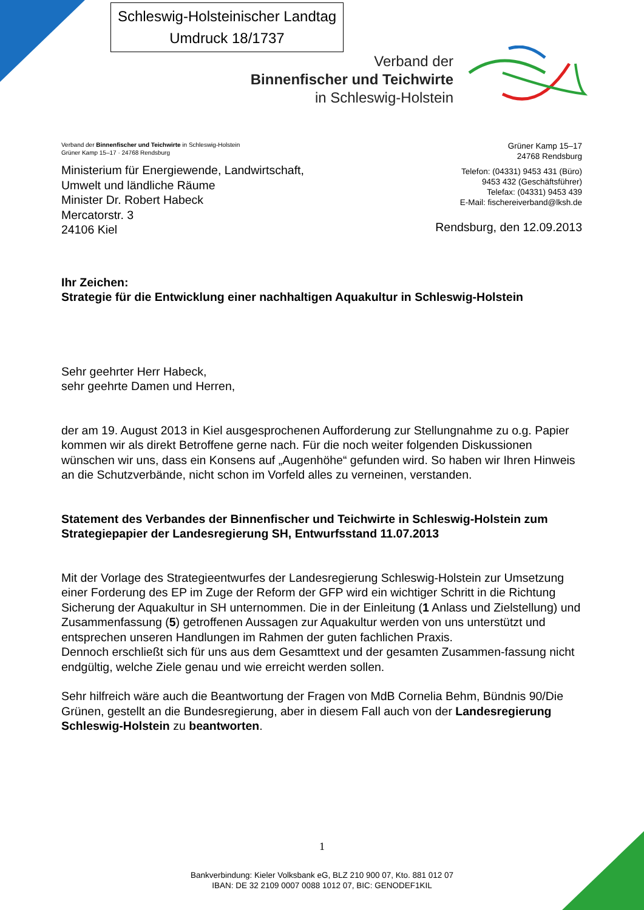Schleswig-Holsteinischer Landtag
Umdruck 18/1737
Verband der
Binnenfischer und Teichwirte
in Schleswig-Holstein
Verband der Binnenfischer und Teichwirte in Schleswig-Holstein
Grüner Kamp 15–17 · 24768 Rendsburg
Ministerium für Energiewende, Landwirtschaft,
Umwelt und ländliche Räume
Minister Dr. Robert Habeck
Mercatorstr. 3
24106 Kiel
Grüner Kamp 15–17
24768 Rendsburg
Telefon: (04331) 9453 431 (Büro)
9453 432 (Geschäftsführer)
Telefax: (04331) 9453 439
E-Mail: fischereiverband@lksh.de
Rendsburg, den 12.09.2013
Ihr Zeichen:
Strategie für die Entwicklung einer nachhaltigen Aquakultur in Schleswig-Holstein
Sehr geehrter Herr Habeck,
sehr geehrte Damen und Herren,
der am 19. August 2013 in Kiel ausgesprochenen Aufforderung zur Stellungnahme zu o.g. Papier kommen wir als direkt Betroffene gerne nach. Für die noch weiter folgenden Diskussionen wünschen wir uns, dass ein Konsens auf „Augenhöhe“ gefunden wird. So haben wir Ihren Hinweis an die Schutzverbände, nicht schon im Vorfeld alles zu verneinen, verstanden.
Statement des Verbandes der Binnenfischer und Teichwirte in Schleswig-Holstein zum Strategiepapier der Landesregierung SH, Entwurfsstand 11.07.2013
Mit der Vorlage des Strategieentwurfes der Landesregierung Schleswig-Holstein zur Umsetzung einer Forderung des EP im Zuge der Reform der GFP wird ein wichtiger Schritt in die Richtung Sicherung der Aquakultur in SH unternommen. Die in der Einleitung (1 Anlass und Zielstellung) und Zusammenfassung (5) getroffenen Aussagen zur Aquakultur werden von uns unterstützt und entsprechen unseren Handlungen im Rahmen der guten fachlichen Praxis.
Dennoch erschließt sich für uns aus dem Gesamttext und der gesamten Zusammen-fassung nicht endgültig, welche Ziele genau und wie erreicht werden sollen.
Sehr hilfreich wäre auch die Beantwortung der Fragen von MdB Cornelia Behm, Bündnis 90/Die Grünen, gestellt an die Bundesregierung, aber in diesem Fall auch von der Landesregierung Schleswig-Holstein zu beantworten.
1
Bankverbindung: Kieler Volksbank eG, BLZ 210 900 07, Kto. 881 012 07
IBAN: DE 32 2109 0007 0088 1012 07, BIC: GENODEF1KIL